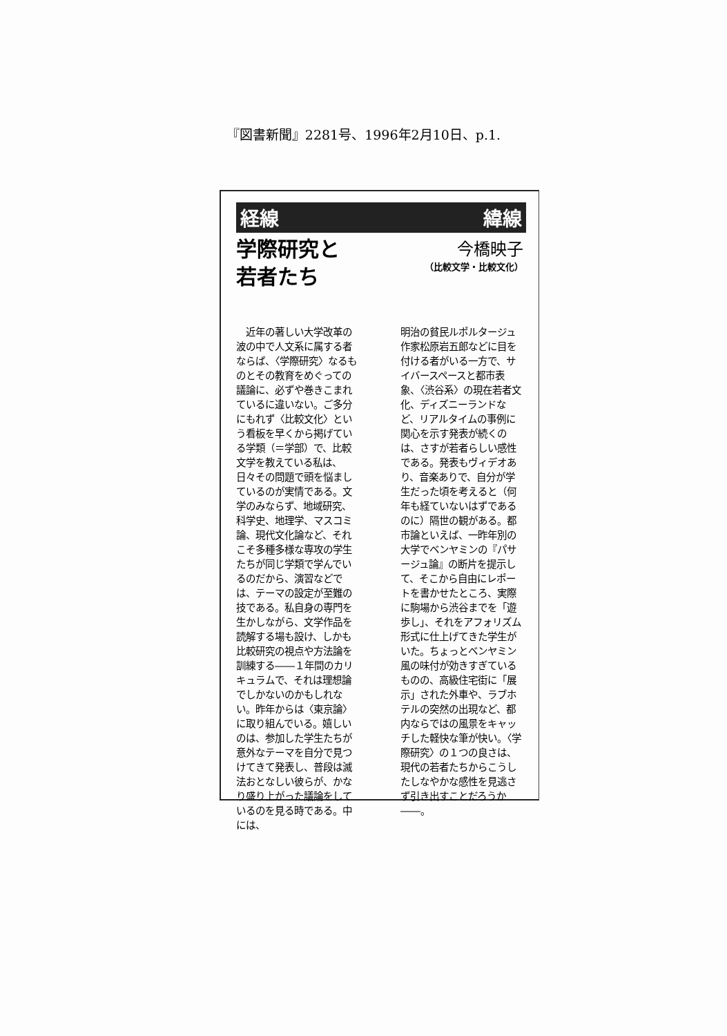『図書新聞』2281号、1996年2月10日、p.1.
経線 緯線
学際研究と
若者たち
今橋映子
（比較文学・比較文化）
　近年の著しい大学改革の波の中で人文系に属する者ならば、〈学際研究〉なるものとその教育をめぐっての議論に、必ずや巻きこまれているに違いない。ご多分にもれず〈比較文化〉という看板を早くから掲げている学類（＝学部）で、比較文学を教えている私は、日々その問題で頭を悩ましているのが実情である。文学のみならず、地域研究、科学史、地理学、マスコミ論、現代文化論など、それこそ多種多様な専攻の学生たちが同じ学類で学んでいるのだから、演習などでは、テーマの設定が至難の技である。私自身の専門を生かしながら、文学作品を読解する場も設け、しかも比較研究の視点や方法論を訓練する――１年間のカリキュラムで、それは理想論でしかないのかもしれない。昨年からは〈東京論〉に取り組んでいる。嬉しいのは、参加した学生たちが意外なテーマを自分で見つけてきて発表し、普段は滅法おとなしい彼らが、かなり盛り上がった議論をしているのを見る時である。中には、
明治の貧民ルポルタージュ作家松原岩五郎などに目を付ける者がいる一方で、サイバースペースと都市表象、〈渋谷系〉の現在若者文化、ディズニーランドなど、リアルタイムの事例に関心を示す発表が続くのは、さすが若者らしい感性である。発表もヴィデオあり、音楽ありで、自分が学生だった頃を考えると（何年も経ていないはずであるのに）隔世の観がある。都市論といえば、一昨年別の大学でベンヤミンの『パサージュ論』の断片を提示して、そこから自由にレポートを書かせたところ、実際に駒場から渋谷までを「遊歩し」、それをアフォリズム形式に仕上げてきた学生がいた。ちょっとベンヤミン風の味付が効きすぎているものの、高級住宅街に「展示」された外車や、ラブホテルの突然の出現など、都内ならではの風景をキャッチした軽快な筆が快い。〈学際研究〉の１つの良さは、現代の若者たちからこうしたしなやかな感性を見逃さず引き出すことだろうか――。